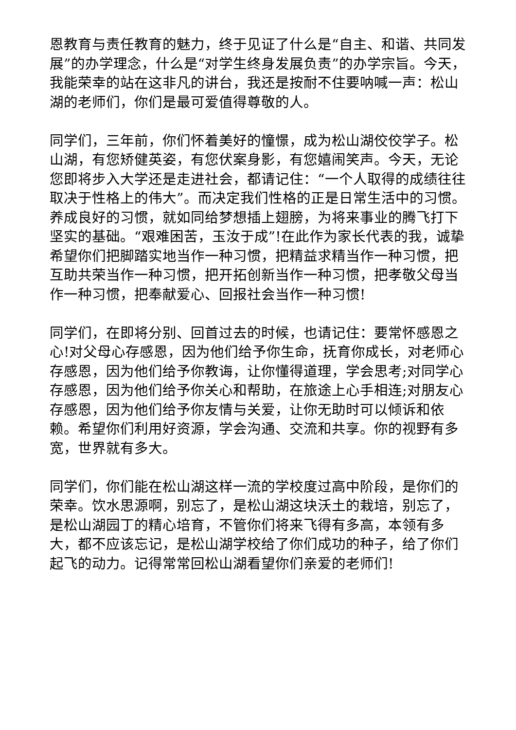恩教育与责任教育的魅力，终于见证了什么是“自主、和谐、共同发展”的办学理念，什么是“对学生终身发展负责”的办学宗旨。今天，我能荣幸的站在这非凡的讲台，我还是按耐不住要呐喊一声：松山湖的老师们，你们是最可爱值得尊敬的人。
同学们，三年前，你们怀着美好的憧憬，成为松山湖佼佼学子。松山湖，有您矫健英姿，有您伏案身影，有您嬉闹笑声。今天，无论您即将步入大学还是走进社会，都请记住：“一个人取得的成绩往往取决于性格上的伟大”。而决定我们性格的正是日常生活中的习惯。养成良好的习惯，就如同给梦想插上翅膀，为将来事业的腾飞打下坚实的基础。“艰难困苦，玉汝于成”!在此作为家长代表的我，诚挚希望你们把脚踏实地当作一种习惯，把精益求精当作一种习惯，把互助共荣当作一种习惯，把开拓创新当作一种习惯，把孝敬父母当作一种习惯，把奉献爱心、回报社会当作一种习惯!
同学们，在即将分别、回首过去的时候，也请记住：要常怀感恩之心!对父母心存感恩，因为他们给予你生命，抚育你成长，对老师心存感恩，因为他们给予你教诲，让你懂得道理，学会思考;对同学心存感恩，因为他们给予你关心和帮助，在旅途上心手相连;对朋友心存感恩，因为他们给予你友情与关爱，让你无助时可以倾诉和依赖。希望你们利用好资源，学会沟通、交流和共享。你的视野有多宽，世界就有多大。
同学们，你们能在松山湖这样一流的学校度过高中阶段，是你们的荣幸。饮水思源啊，别忘了，是松山湖这块沃土的栽培，别忘了，是松山湖园丁的精心培育，不管你们将来飞得有多高，本领有多大，都不应该忘记，是松山湖学校给了你们成功的种子，给了你们起飞的动力。记得常常回松山湖看望你们亲爱的老师们!